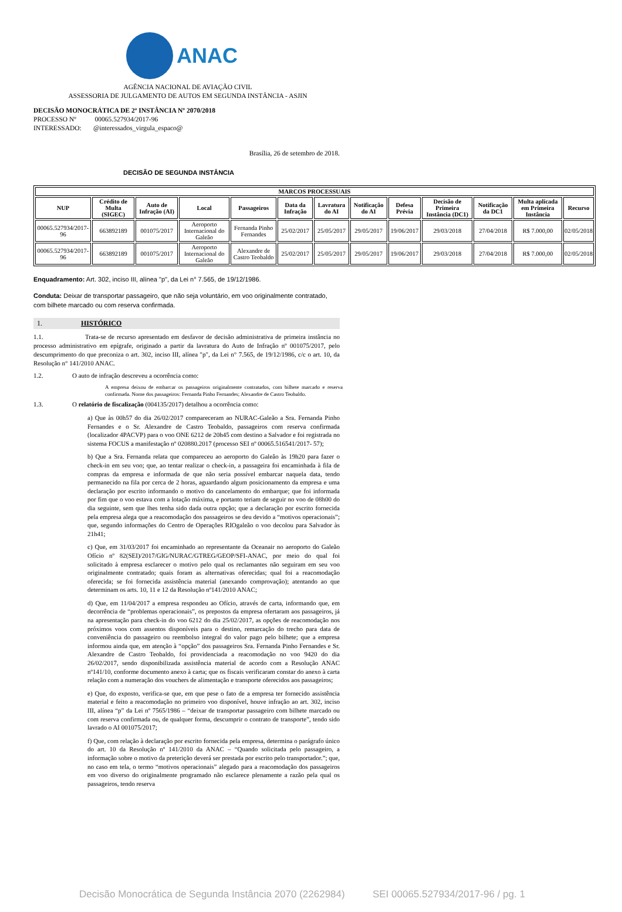ANAC
AGÊNCIA NACIONAL DE AVIAÇÃO CIVIL
ASSESSORIA DE JULGAMENTO DE AUTOS EM SEGUNDA INSTÂNCIA - ASJIN
DECISÃO MONOCRÁTICA DE 2ª INSTÂNCIA Nº 2070/2018
PROCESSO Nº 00065.527934/2017-96
INTERESSADO: @interessados_virgula_espaco@
Brasília, 26 de setembro de 2018.
DECISÃO DE SEGUNDA INSTÂNCIA
| MARCOS PROCESSUAIS | | | | | | | | | | | | |
| --- | --- | --- | --- | --- | --- | --- | --- | --- | --- | --- | --- | --- |
| NUP | Crédito de Multa (SIGEC) | Auto de Infração (AI) | Local | Passageiros | Data da Infração | Lavratura do AI | Notificação do AI | Defesa Prévia | Decisão de Primeira Instância (DC1) | Notificação da DC1 | Multa aplicada em Primeira Instância | Recurso |
| 00065.527934/2017-96 | 663892189 | 001075/2017 | Aeroporto Internacional do Galeão | Fernanda Pinho Fernandes | 25/02/2017 | 25/05/2017 | 29/05/2017 | 19/06/2017 | 29/03/2018 | 27/04/2018 | R$ 7.000,00 | 02/05/2018 |
| 00065.527934/2017-96 | 663892189 | 001075/2017 | Aeroporto Internacional do Galeão | Alexandre de Castro Teobaldo | 25/02/2017 | 25/05/2017 | 29/05/2017 | 19/06/2017 | 29/03/2018 | 27/04/2018 | R$ 7.000,00 | 02/05/2018 |
Enquadramento: Art. 302, inciso III, alínea "p", da Lei n° 7.565, de 19/12/1986.
Conduta: Deixar de transportar passageiro, que não seja voluntário, em voo originalmente contratado, com bilhete marcado ou com reserva confirmada.
1. HISTÓRICO
1.1. Trata-se de recurso apresentado em desfavor de decisão administrativa de primeira instância no processo administrativo em epígrafe, originado a partir da lavratura do Auto de Infração nº 001075/2017, pelo descumprimento do que preconiza o art. 302, inciso III, alínea "p", da Lei n° 7.565, de 19/12/1986, c/c o art. 10, da Resolução n° 141/2010 ANAC.
1.2. O auto de infração descreveu a ocorrência como:
A empresa deixou de embarcar os passageiros originalmente contratados, com bilhete marcado e reserva confirmada. Nome dos passageiros: Fernanda Pinho Fernandes; Alexandre de Castro Teobaldo.
1.3. O relatório de fiscalização (004135/2017) detalhou a ocorrência como:
a) Que às 00h57 do dia 26/02/2017 compareceram ao NURAC-Galeão a Sra. Fernanda Pinho Fernandes e o Sr. Alexandre de Castro Teobaldo, passageiros com reserva confirmada (localizador 4PACVP) para o voo ONE 6212 de 20h45 com destino a Salvador e foi registrada no sistema FOCUS a manifestação nº 020880.2017 (processo SEI nº 00065.516541/2017- 57);
b) Que a Sra. Fernanda relata que compareceu ao aeroporto do Galeão às 19h20 para fazer o check-in em seu voo; que, ao tentar realizar o check-in, a passageira foi encaminhada à fila de compras da empresa e informada de que não seria possível embarcar naquela data, tendo permanecido na fila por cerca de 2 horas, aguardando algum posicionamento da empresa e uma declaração por escrito informando o motivo do cancelamento do embarque; que foi informada por fim que o voo estava com a lotação máxima, e portanto teriam de seguir no voo de 08h00 do dia seguinte, sem que lhes tenha sido dada outra opção; que a declaração por escrito fornecida pela empresa alega que a reacomodação dos passageiros se deu devido a “motivos operacionais”; que, segundo informações do Centro de Operações RIOgaleão o voo decolou para Salvador às 21h41;
c) Que, em 31/03/2017 foi encaminhado ao representante da Oceanair no aeroporto do Galeão Ofício nº 82(SEI)/2017/GIG/NURAC/GTREG/GEOP/SFI-ANAC, por meio do qual foi solicitado à empresa esclarecer o motivo pelo qual os reclamantes não seguiram em seu voo originalmente contratado; quais foram as alternativas oferecidas; qual foi a reacomodação oferecida; se foi fornecida assistência material (anexando comprovação); atentando ao que determinam os arts. 10, 11 e 12 da Resolução nº141/2010 ANAC;
d) Que, em 11/04/2017 a empresa respondeu ao Ofício, através de carta, informando que, em decorrência de “problemas operacionais”, os prepostos da empresa ofertaram aos passageiros, já na apresentação para check-in do voo 6212 do dia 25/02/2017, as opções de reacomodação nos próximos voos com assentos disponíveis para o destino, remarcação do trecho para data de conveniência do passageiro ou reembolso integral do valor pago pelo bilhete; que a empresa informou ainda que, em atenção à “opção” dos passageiros Sra. Fernanda Pinho Fernandes e Sr. Alexandre de Castro Teobaldo, foi providenciada a reacomodação no voo 9420 do dia 26/02/2017, sendo disponibilizada assistência material de acordo com a Resolução ANAC nº141/10, conforme documento anexo à carta; que os fiscais verificaram constar do anexo à carta relação com a numeração dos vouchers de alimentação e transporte oferecidos aos passageiros;
e) Que, do exposto, verifica-se que, em que pese o fato de a empresa ter fornecido assistência material e feito a reacomodação no primeiro voo disponível, houve infração ao art. 302, inciso III, alínea “p” da Lei nº 7565/1986 – “deixar de transportar passageiro com bilhete marcado ou com reserva confirmada ou, de qualquer forma, descumprir o contrato de transporte”, tendo sido lavrado o AI 001075/2017;
f) Que, com relação à declaração por escrito fornecida pela empresa, determina o parágrafo único do art. 10 da Resolução nº 141/2010 da ANAC – “Quando solicitada pelo passageiro, a informação sobre o motivo da preterição deverá ser prestada por escrito pelo transportador.”; que, no caso em tela, o termo “motivos operacionais” alegado para a reacomodação dos passageiros em voo diverso do originalmente programado não esclarece plenamente a razão pela qual os passageiros, tendo reserva
Decisão Monocrática de Segunda Instância 2070 (2262984) SEI 00065.527934/2017-96 / pg. 1